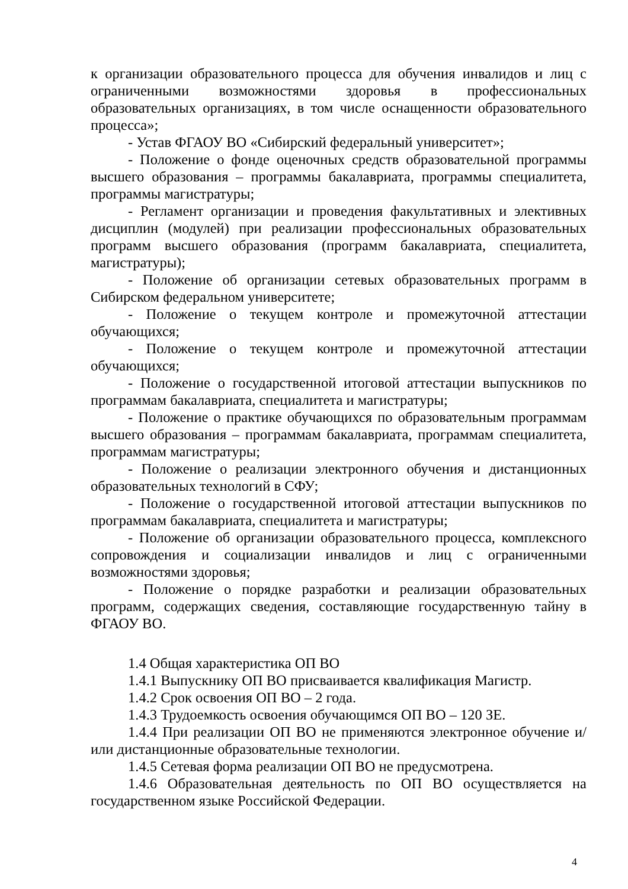к организации образовательного процесса для обучения инвалидов и лиц с ограниченными возможностями здоровья в профессиональных образовательных организациях, в том числе оснащенности образовательного процесса»;
- Устав ФГАОУ ВО «Сибирский федеральный университет»;
- Положение о фонде оценочных средств образовательной программы высшего образования – программы бакалавриата, программы специалитета, программы магистратуры;
- Регламент организации и проведения факультативных и элективных дисциплин (модулей) при реализации профессиональных образовательных программ высшего образования (программ бакалавриата, специалитета, магистратуры);
- Положение об организации сетевых образовательных программ в Сибирском федеральном университете;
- Положение о текущем контроле и промежуточной аттестации обучающихся;
- Положение о текущем контроле и промежуточной аттестации обучающихся;
- Положение о государственной итоговой аттестации выпускников по программам бакалавриата, специалитета и магистратуры;
- Положение о практике обучающихся по образовательным программам высшего образования – программам бакалавриата, программам специалитета, программам магистратуры;
- Положение о реализации электронного обучения и дистанционных образовательных технологий в СФУ;
- Положение о государственной итоговой аттестации выпускников по программам бакалавриата, специалитета и магистратуры;
- Положение об организации образовательного процесса, комплексного сопровождения и социализации инвалидов и лиц с ограниченными возможностями здоровья;
- Положение о порядке разработки и реализации образовательных программ, содержащих сведения, составляющие государственную тайну в ФГАОУ ВО.
1.4 Общая характеристика ОП ВО
1.4.1 Выпускнику ОП ВО присваивается квалификация Магистр.
1.4.2 Срок освоения ОП ВО – 2 года.
1.4.3 Трудоемкость освоения обучающимся ОП ВО – 120 ЗЕ.
1.4.4 При реализации ОП ВО не применяются электронное обучение и/или дистанционные образовательные технологии.
1.4.5 Сетевая форма реализации ОП ВО не предусмотрена.
1.4.6 Образовательная деятельность по ОП ВО осуществляется на государственном языке Российской Федерации.
4